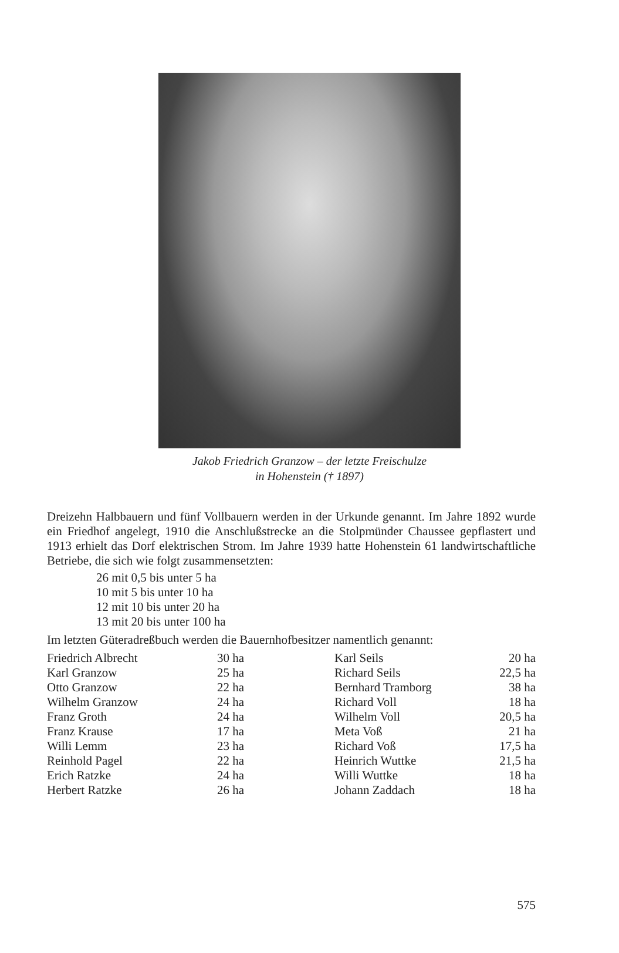Jakob Friedrich Granzow – der letzte Freischulze
in Hohenstein († 1897)
Dreizehn Halbbauern und fünf Vollbauern werden in der Urkunde genannt. Im Jahre 1892 wurde ein Friedhof angelegt, 1910 die Anschlußstrecke an die Stolpmünder Chaussee gepflastert und 1913 erhielt das Dorf elektrischen Strom. Im Jahre 1939 hatte Hohenstein 61 landwirtschaftliche Betriebe, die sich wie folgt zusammensetzten:
26 mit 0,5 bis unter 5 ha
10 mit 5 bis unter 10 ha
12 mit 10 bis unter 20 ha
13 mit 20 bis unter 100 ha
Im letzten Güteradreßbuch werden die Bauernhofbesitzer namentlich genannt:
| Friedrich Albrecht | 30 ha | Karl Seils | 20 ha |
| Karl Granzow | 25 ha | Richard Seils | 22,5 ha |
| Otto Granzow | 22 ha | Bernhard Tramborg | 38 ha |
| Wilhelm Granzow | 24 ha | Richard Voll | 18 ha |
| Franz Groth | 24 ha | Wilhelm Voll | 20,5 ha |
| Franz Krause | 17 ha | Meta Voß | 21 ha |
| Willi Lemm | 23 ha | Richard Voß | 17,5 ha |
| Reinhold Pagel | 22 ha | Heinrich Wuttke | 21,5 ha |
| Erich Ratzke | 24 ha | Willi Wuttke | 18 ha |
| Herbert Ratzke | 26 ha | Johann Zaddach | 18 ha |
575